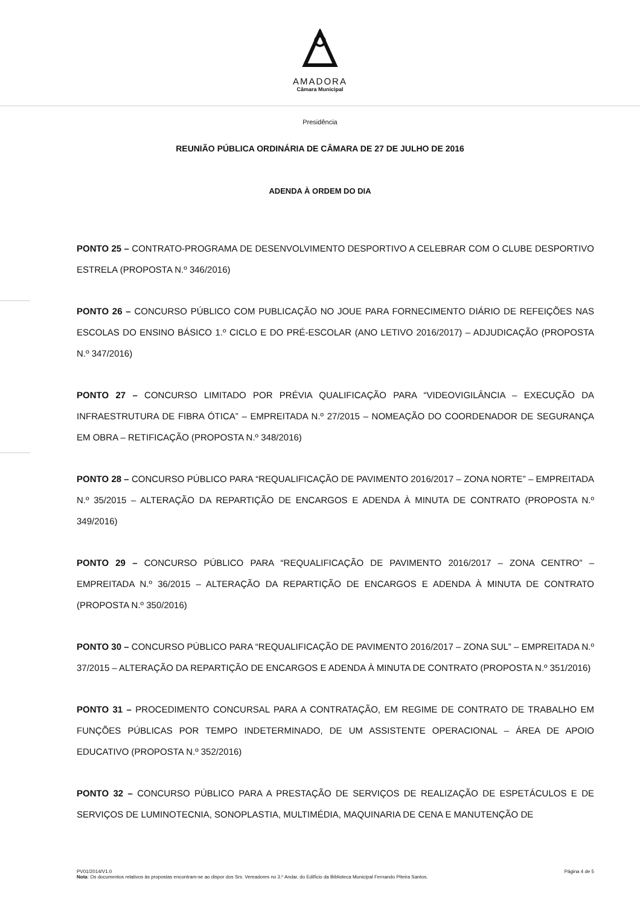AMADORA
Câmara Municipal
Presidência
REUNIÃO PÚBLICA ORDINÁRIA DE CÂMARA DE 27 DE JULHO DE 2016
ADENDA À ORDEM DO DIA
PONTO 25 – CONTRATO-PROGRAMA DE DESENVOLVIMENTO DESPORTIVO A CELEBRAR COM O CLUBE DESPORTIVO ESTRELA (PROPOSTA N.º 346/2016)
PONTO 26 – CONCURSO PÚBLICO COM PUBLICAÇÃO NO JOUE PARA FORNECIMENTO DIÁRIO DE REFEIÇÕES NAS ESCOLAS DO ENSINO BÁSICO 1.º CICLO E DO PRÉ-ESCOLAR (ANO LETIVO 2016/2017) – ADJUDICAÇÃO (PROPOSTA N.º 347/2016)
PONTO 27 – CONCURSO LIMITADO POR PRÉVIA QUALIFICAÇÃO PARA “VIDEOVIGILÂNCIA – EXECUÇÃO DA INFRAESTRUTURA DE FIBRA ÓTICA” – EMPREITADA N.º 27/2015 – NOMEAÇÃO DO COORDENADOR DE SEGURANÇA EM OBRA – RETIFICAÇÃO (PROPOSTA N.º 348/2016)
PONTO 28 – CONCURSO PÚBLICO PARA “REQUALIFICAÇÃO DE PAVIMENTO 2016/2017 – ZONA NORTE” – EMPREITADA N.º 35/2015 – ALTERAÇÃO DA REPARTIÇÃO DE ENCARGOS E ADENDA À MINUTA DE CONTRATO (PROPOSTA N.º 349/2016)
PONTO 29 – CONCURSO PÚBLICO PARA “REQUALIFICAÇÃO DE PAVIMENTO 2016/2017 – ZONA CENTRO” – EMPREITADA N.º 36/2015 – ALTERAÇÃO DA REPARTIÇÃO DE ENCARGOS E ADENDA À MINUTA DE CONTRATO (PROPOSTA N.º 350/2016)
PONTO 30 – CONCURSO PÚBLICO PARA “REQUALIFICAÇÃO DE PAVIMENTO 2016/2017 – ZONA SUL” – EMPREITADA N.º 37/2015 – ALTERAÇÃO DA REPARTIÇÃO DE ENCARGOS E ADENDA À MINUTA DE CONTRATO (PROPOSTA N.º 351/2016)
PONTO 31 – PROCEDIMENTO CONCURSAL PARA A CONTRATAÇÃO, EM REGIME DE CONTRATO DE TRABALHO EM FUNÇÕES PÚBLICAS POR TEMPO INDETERMINADO, DE UM ASSISTENTE OPERACIONAL – ÁREA DE APOIO EDUCATIVO (PROPOSTA N.º 352/2016)
PONTO 32 – CONCURSO PÚBLICO PARA A PRESTAÇÃO DE SERVIÇOS DE REALIZAÇÃO DE ESPETÁCULOS E DE SERVIÇOS DE LUMINOTECNIA, SONOPLASTIA, MULTIMÉDIA, MAQUINARIA DE CENA E MANUTENÇÃO DE
PV01/2014/V1.0 Página 4 de 5
Nota: Os documentos relativos às propostas encontram-se ao dispor dos Srs. Vereadores no 3.º Andar, do Edifício da Biblioteca Municipal Fernando Piteira Santos.